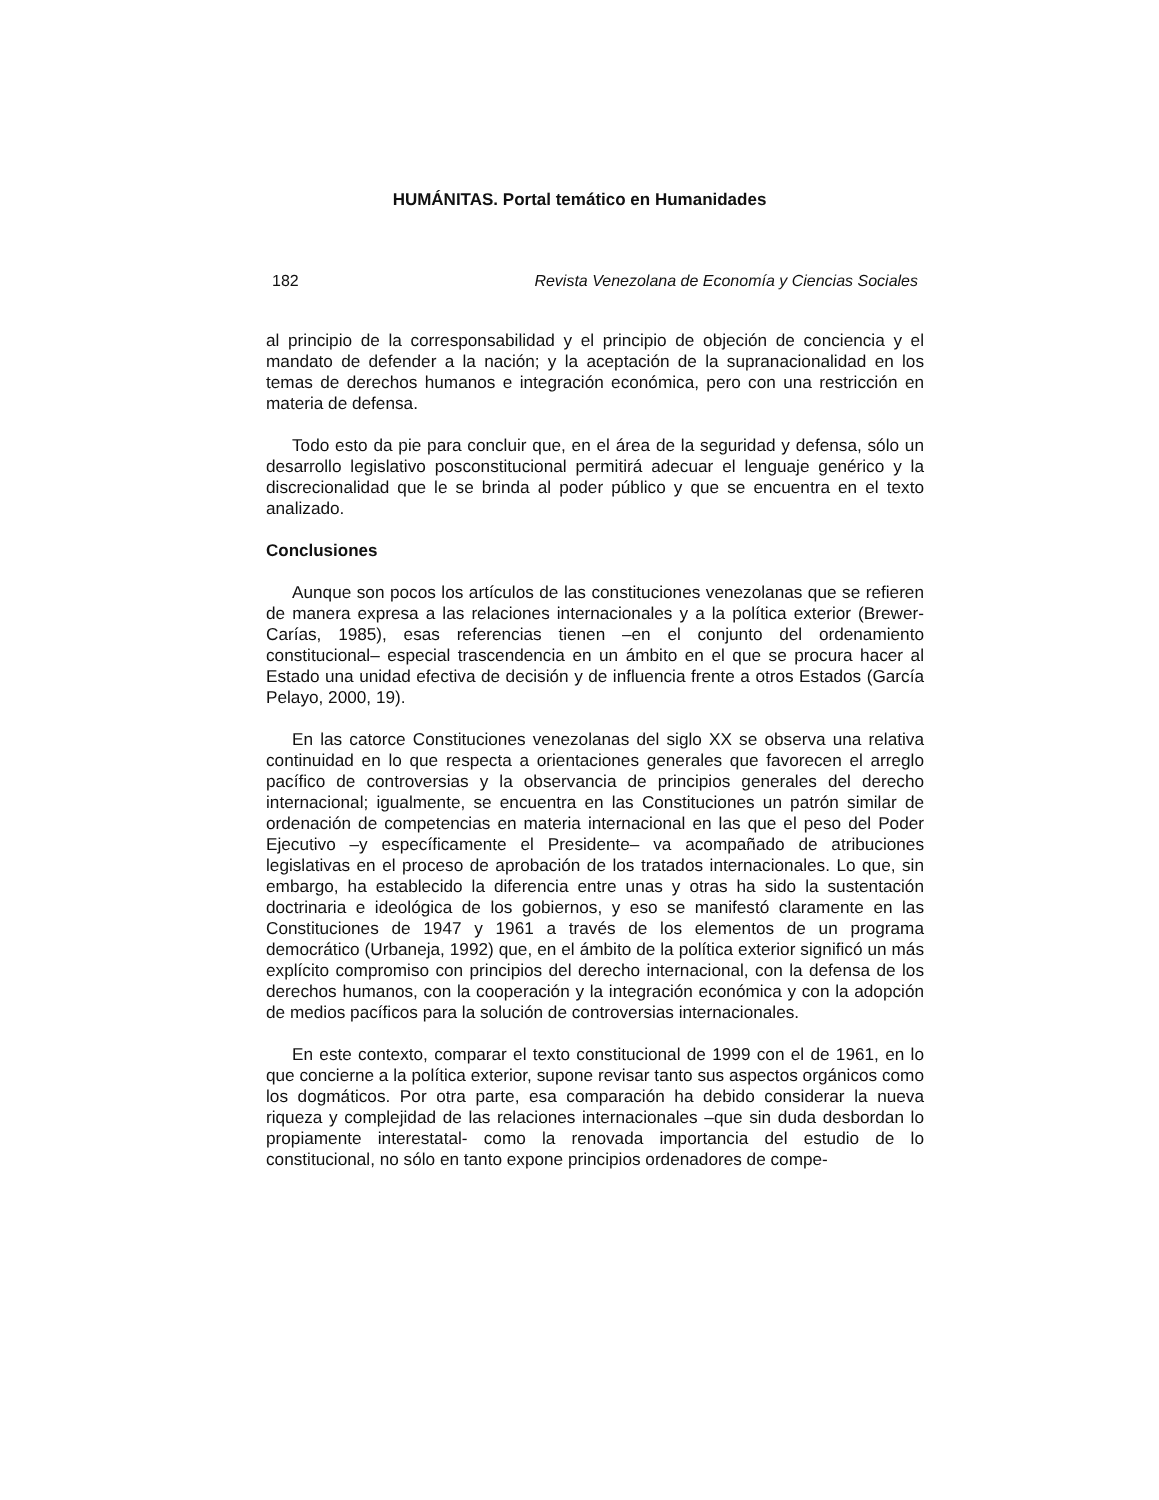HUMÁNITAS. Portal temático en Humanidades
182 Revista Venezolana de Economía y Ciencias Sociales
al principio de la corresponsabilidad y el principio de objeción de conciencia y el mandato de defender a la nación; y la aceptación de la supranacionalidad en los temas de derechos humanos e integración económica, pero con una restricción en materia de defensa.
Todo esto da pie para concluir que, en el área de la seguridad y defensa, sólo un desarrollo legislativo posconstitucional permitirá adecuar el lenguaje genérico y la discrecionalidad que le se brinda al poder público y que se encuentra en el texto analizado.
Conclusiones
Aunque son pocos los artículos de las constituciones venezolanas que se refieren de manera expresa a las relaciones internacionales y a la política exterior (Brewer-Carías, 1985), esas referencias tienen –en el conjunto del ordenamiento constitucional– especial trascendencia en un ámbito en el que se procura hacer al Estado una unidad efectiva de decisión y de influencia frente a otros Estados (García Pelayo, 2000, 19).
En las catorce Constituciones venezolanas del siglo XX se observa una relativa continuidad en lo que respecta a orientaciones generales que favorecen el arreglo pacífico de controversias y la observancia de principios generales del derecho internacional; igualmente, se encuentra en las Constituciones un patrón similar de ordenación de competencias en materia internacional en las que el peso del Poder Ejecutivo –y específicamente el Presidente– va acompañado de atribuciones legislativas en el proceso de aprobación de los tratados internacionales. Lo que, sin embargo, ha establecido la diferencia entre unas y otras ha sido la sustentación doctrinaria e ideológica de los gobiernos, y eso se manifestó claramente en las Constituciones de 1947 y 1961 a través de los elementos de un programa democrático (Urbaneja, 1992) que, en el ámbito de la política exterior significó un más explícito compromiso con principios del derecho internacional, con la defensa de los derechos humanos, con la cooperación y la integración económica y con la adopción de medios pacíficos para la solución de controversias internacionales.
En este contexto, comparar el texto constitucional de 1999 con el de 1961, en lo que concierne a la política exterior, supone revisar tanto sus aspectos orgánicos como los dogmáticos. Por otra parte, esa comparación ha debido considerar la nueva riqueza y complejidad de las relaciones internacionales –que sin duda desbordan lo propiamente interestatal- como la renovada importancia del estudio de lo constitucional, no sólo en tanto expone principios ordenadores de compe-